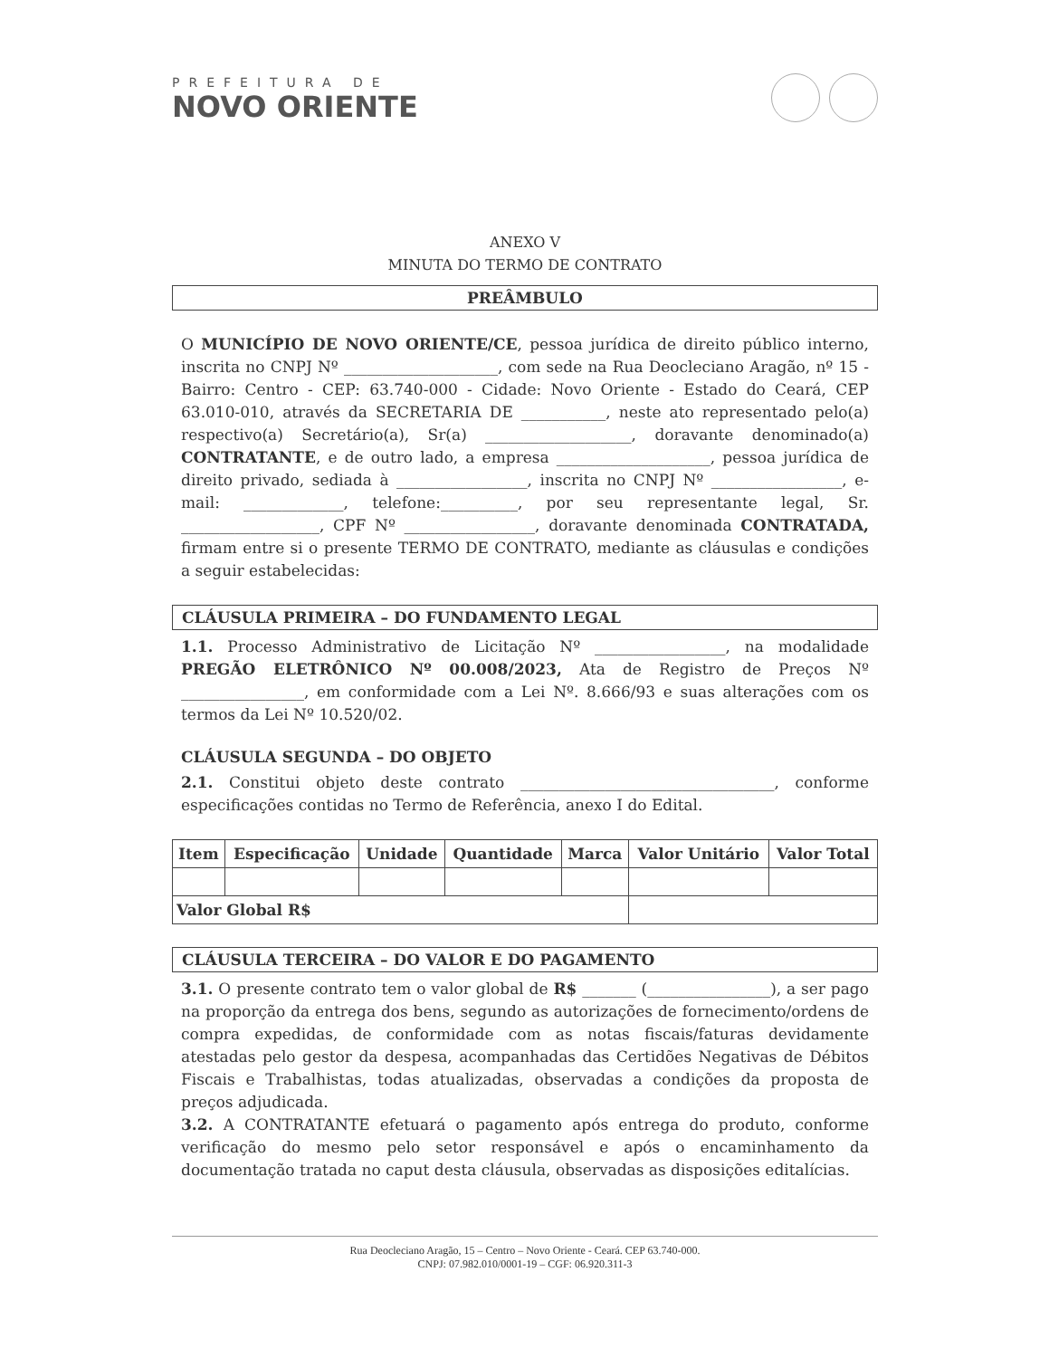PREFEITURA DE
NOVO ORIENTE
ANEXO V
MINUTA DO TERMO DE CONTRATO
PREÂMBULO
O MUNICÍPIO DE NOVO ORIENTE/CE, pessoa jurídica de direito público interno, inscrita no CNPJ Nº ____________________, com sede na Rua Deocleciano Aragão, nº 15 - Bairro: Centro - CEP: 63.740-000 - Cidade: Novo Oriente - Estado do Ceará, CEP 63.010-010, através da SECRETARIA DE ___________, neste ato representado pelo(a) respectivo(a) Secretário(a), Sr(a) ___________________, doravante denominado(a) CONTRATANTE, e de outro lado, a empresa ____________________, pessoa jurídica de direito privado, sediada à _________________, inscrita no CNPJ Nº _________________, e-mail: _____________, telefone:__________, por seu representante legal, Sr. __________________, CPF Nº _________________, doravante denominada CONTRATADA, firmam entre si o presente TERMO DE CONTRATO, mediante as cláusulas e condições a seguir estabelecidas:
CLÁUSULA PRIMEIRA – DO FUNDAMENTO LEGAL
1.1. Processo Administrativo de Licitação Nº _________________, na modalidade PREGÃO ELETRÔNICO Nº 00.008/2023, Ata de Registro de Preços Nº ________________, em conformidade com a Lei Nº. 8.666/93 e suas alterações com os termos da Lei Nº 10.520/02.
CLÁUSULA SEGUNDA – DO OBJETO
2.1. Constitui objeto deste contrato _________________________________, conforme especificações contidas no Termo de Referência, anexo I do Edital.
| Item | Especificação | Unidade | Quantidade | Marca | Valor Unitário | Valor Total |
| --- | --- | --- | --- | --- | --- | --- |
| Valor Global R$ | | | | | | |
CLÁUSULA TERCEIRA – DO VALOR E DO PAGAMENTO
3.1. O presente contrato tem o valor global de R$ _______ (________________), a ser pago na proporção da entrega dos bens, segundo as autorizações de fornecimento/ordens de compra expedidas, de conformidade com as notas fiscais/faturas devidamente atestadas pelo gestor da despesa, acompanhadas das Certidões Negativas de Débitos Fiscais e Trabalhistas, todas atualizadas, observadas a condições da proposta de preços adjudicada.
3.2. A CONTRATANTE efetuará o pagamento após entrega do produto, conforme verificação do mesmo pelo setor responsável e após o encaminhamento da documentação tratada no caput desta cláusula, observadas as disposições editalícias.
Rua Deocleciano Aragão, 15 – Centro – Novo Oriente - Ceará. CEP 63.740-000.
CNPJ: 07.982.010/0001-19 – CGF: 06.920.311-3